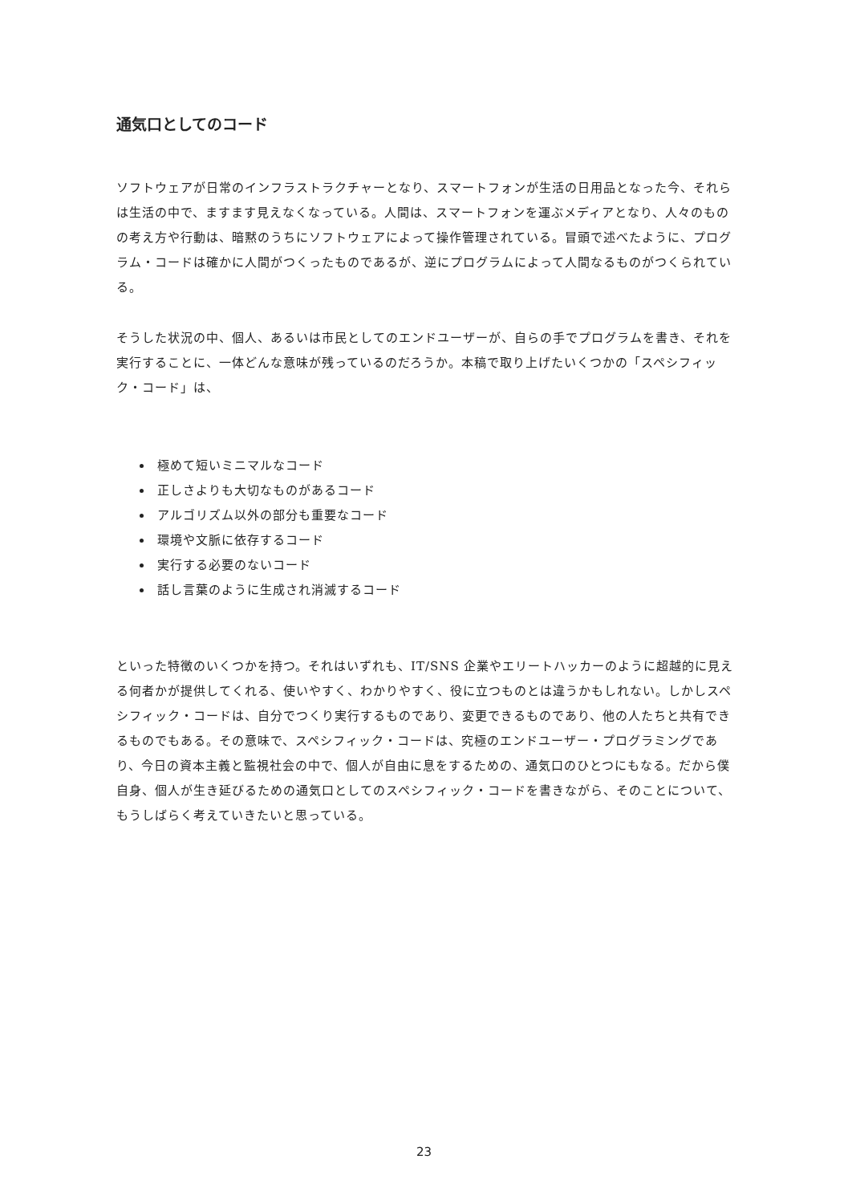通気口としてのコード
ソフトウェアが日常のインフラストラクチャーとなり、スマートフォンが生活の日用品となった今、それらは生活の中で、ますます見えなくなっている。人間は、スマートフォンを運ぶメディアとなり、人々のものの考え方や行動は、暗黙のうちにソフトウェアによって操作管理されている。冒頭で述べたように、プログラム・コードは確かに人間がつくったものであるが、逆にプログラムによって人間なるものがつくられている。
そうした状況の中、個人、あるいは市民としてのエンドユーザーが、自らの手でプログラムを書き、それを実行することに、一体どんな意味が残っているのだろうか。本稿で取り上げたいくつかの「スペシフィック・コード」は、
極めて短いミニマルなコード
正しさよりも大切なものがあるコード
アルゴリズム以外の部分も重要なコード
環境や文脈に依存するコード
実行する必要のないコード
話し言葉のように生成され消滅するコード
といった特徴のいくつかを持つ。それはいずれも、IT/SNS 企業やエリートハッカーのように超越的に見える何者かが提供してくれる、使いやすく、わかりやすく、役に立つものとは違うかもしれない。しかしスペシフィック・コードは、自分でつくり実行するものであり、変更できるものであり、他の人たちと共有できるものでもある。その意味で、スペシフィック・コードは、究極のエンドユーザー・プログラミングであり、今日の資本主義と監視社会の中で、個人が自由に息をするための、通気口のひとつにもなる。だから僕自身、個人が生き延びるための通気口としてのスペシフィック・コードを書きながら、そのことについて、もうしばらく考えていきたいと思っている。
23